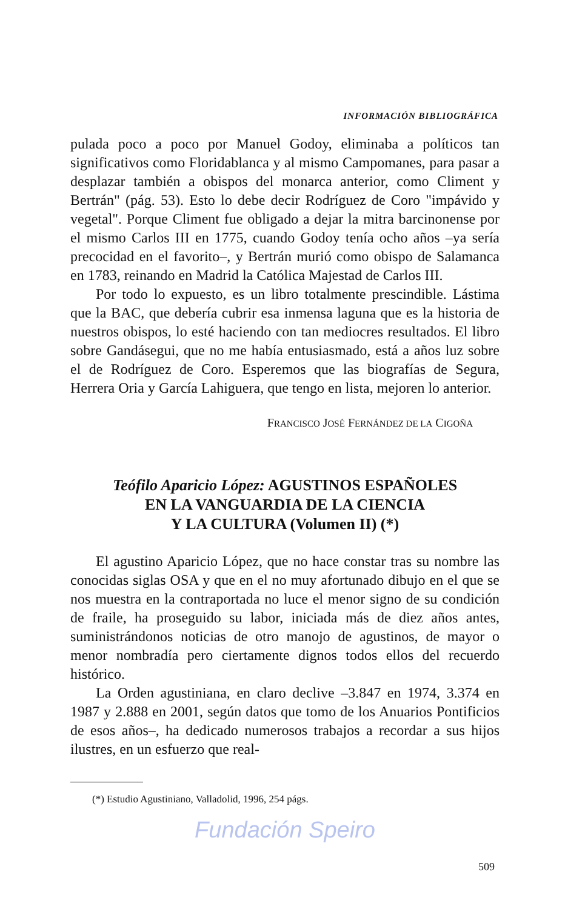INFORMACIÓN BIBLIOGRÁFICA
pulada poco a poco por Manuel Godoy, eliminaba a políticos tan significativos como Floridablanca y al mismo Campomanes, para pasar a desplazar también a obispos del monarca anterior, como Climent y Bertrán" (pág. 53). Esto lo debe decir Rodríguez de Coro "impávido y vegetal". Porque Climent fue obligado a dejar la mitra barcinonense por el mismo Carlos III en 1775, cuando Godoy tenía ocho años –ya sería precocidad en el favorito–, y Bertrán murió como obispo de Salamanca en 1783, reinando en Madrid la Católica Majestad de Carlos III.
Por todo lo expuesto, es un libro totalmente prescindible. Lástima que la BAC, que debería cubrir esa inmensa laguna que es la historia de nuestros obispos, lo esté haciendo con tan mediocres resultados. El libro sobre Gandásegui, que no me había entusiasmado, está a años luz sobre el de Rodríguez de Coro. Esperemos que las biografías de Segura, Herrera Oria y García Lahiguera, que tengo en lista, mejoren lo anterior.
FRANCISCO JOSÉ FERNÁNDEZ DE LA CIGOÑA
Teófilo Aparicio López: AGUSTINOS ESPAÑOLES
EN LA VANGUARDIA DE LA CIENCIA
Y LA CULTURA (Volumen II) (*)
El agustino Aparicio López, que no hace constar tras su nombre las conocidas siglas OSA y que en el no muy afortunado dibujo en el que se nos muestra en la contraportada no luce el menor signo de su condición de fraile, ha proseguido su labor, iniciada más de diez años antes, suministrándonos noticias de otro manojo de agustinos, de mayor o menor nombradía pero ciertamente dignos todos ellos del recuerdo histórico.
La Orden agustiniana, en claro declive –3.847 en 1974, 3.374 en 1987 y 2.888 en 2001, según datos que tomo de los Anuarios Pontificios de esos años–, ha dedicado numerosos trabajos a recordar a sus hijos ilustres, en un esfuerzo que real-
(*) Estudio Agustiniano, Valladolid, 1996, 254 págs.
Fundación Speiro
509